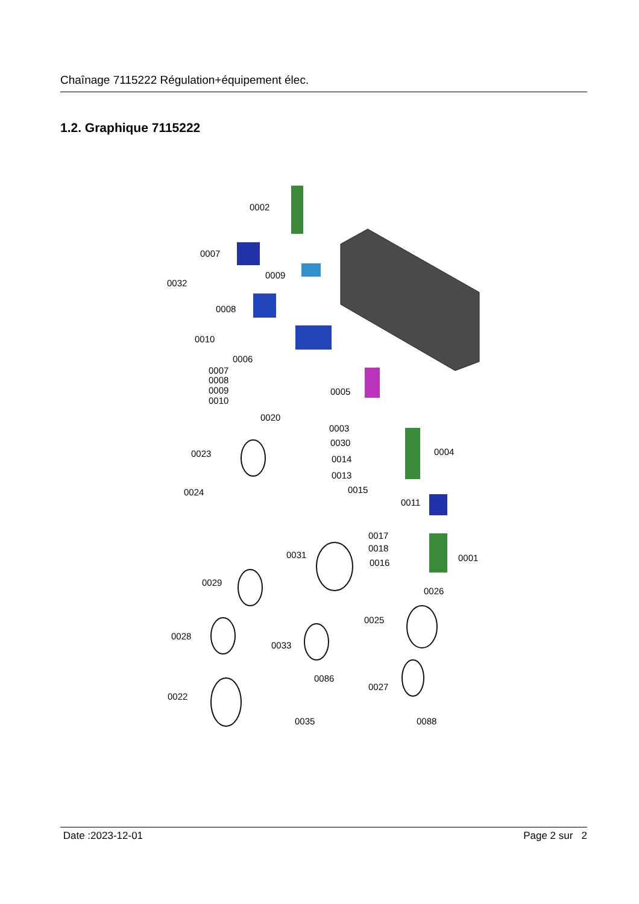Chaînage 7115222 Régulation+équipement élec.
1.2. Graphique 7115222
0002
0007
0009
0032
0008
0010
0006
0007
0008
0009
0010
0005
0020
0003
0030
0004
0023
0014
0013
0015
0024
0011
0017
0018
0031
0016
0001
0029
0026
0025
0028
0033
0086
0027
0022
0035
0088
Date :2023-12-01 Page 2 sur 2